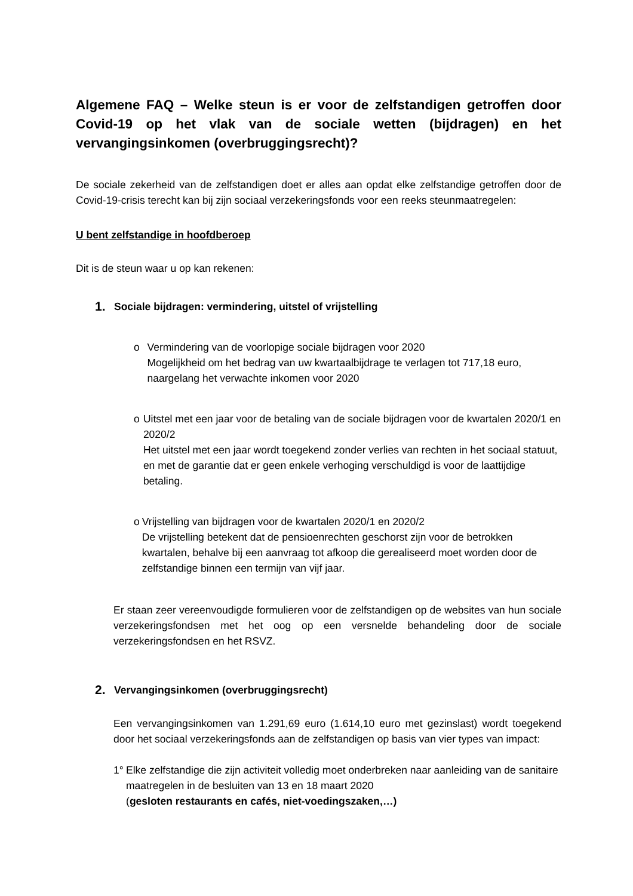Algemene FAQ – Welke steun is er voor de zelfstandigen getroffen door Covid-19 op het vlak van de sociale wetten (bijdragen) en het vervangingsinkomen (overbruggingsrecht)?
De sociale zekerheid van de zelfstandigen doet er alles aan opdat elke zelfstandige getroffen door de Covid-19-crisis terecht kan bij zijn sociaal verzekeringsfonds voor een reeks steunmaatregelen:
U bent zelfstandige in hoofdberoep
Dit is de steun waar u op kan rekenen:
1. Sociale bijdragen: vermindering, uitstel of vrijstelling
o Vermindering van de voorlopige sociale bijdragen voor 2020
Mogelijkheid om het bedrag van uw kwartaalbijdrage te verlagen tot 717,18 euro, naargelang het verwachte inkomen voor 2020
o Uitstel met een jaar voor de betaling van de sociale bijdragen voor de kwartalen 2020/1 en 2020/2
Het uitstel met een jaar wordt toegekend zonder verlies van rechten in het sociaal statuut, en met de garantie dat er geen enkele verhoging verschuldigd is voor de laattijdige betaling.
o Vrijstelling van bijdragen voor de kwartalen 2020/1 en 2020/2
De vrijstelling betekent dat de pensioenrechten geschorst zijn voor de betrokken kwartalen, behalve bij een aanvraag tot afkoop die gerealiseerd moet worden door de zelfstandige binnen een termijn van vijf jaar.
Er staan zeer vereenvoudigde formulieren voor de zelfstandigen op de websites van hun sociale verzekeringsfondsen met het oog op een versnelde behandeling door de sociale verzekeringsfondsen en het RSVZ.
2. Vervangingsinkomen (overbruggingsrecht)
Een vervangingsinkomen van 1.291,69 euro (1.614,10 euro met gezinslast) wordt toegekend door het sociaal verzekeringsfonds aan de zelfstandigen op basis van vier types van impact:
1° Elke zelfstandige die zijn activiteit volledig moet onderbreken naar aanleiding van de sanitaire maatregelen in de besluiten van 13 en 18 maart 2020
(gesloten restaurants en cafés, niet-voedingszaken,…)